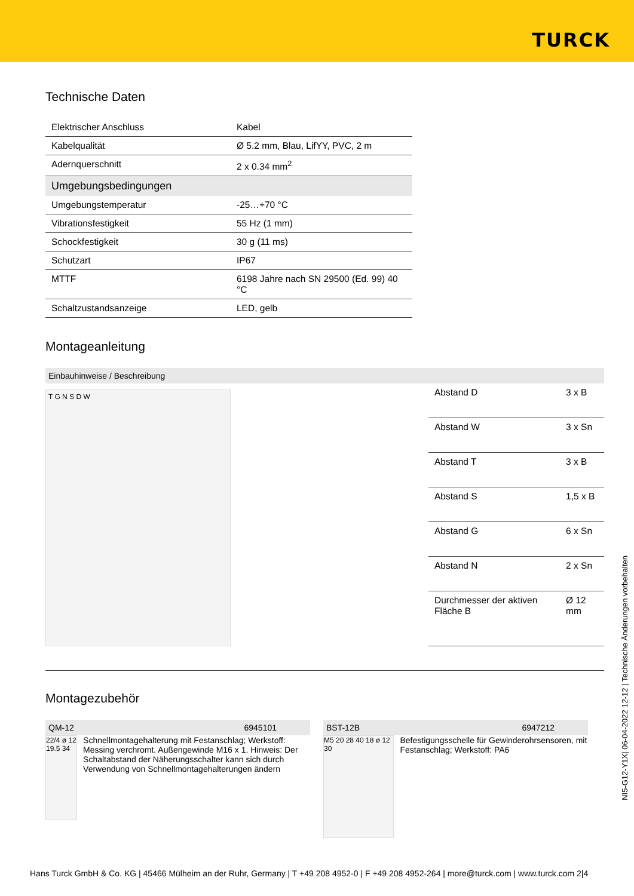TURCK
Technische Daten
| Elektrischer Anschluss | Kabel |
| Kabelqualität | Ø 5.2 mm, Blau, LifYY, PVC, 2 m |
| Adernquerschnitt | 2 x 0.34 mm<sup>2</sup> |
| Umgebungsbedingungen | |
| Umgebungstemperatur | -25…+70 °C |
| Vibrationsfestigkeit | 55 Hz (1 mm) |
| Schockfestigkeit | 30 g (11 ms) |
| Schutzart | IP67 |
| MTTF | 6198 Jahre nach SN 29500 (Ed. 99) 40 °C |
| Schaltzustandsanzeige | LED, gelb |
Montageanleitung
Einbauhinweise / Beschreibung
T G N S D W
| Abstand D | 3 x B |
| Abstand W | 3 x Sn |
| Abstand T | 3 x B |
| Abstand S | 1,5 x B |
| Abstand G | 6 x Sn |
| Abstand N | 2 x Sn |
| Durchmesser der aktiven Fläche B | Ø 12 mm |
Montagezubehör
QM-12 6945101
22/4 ø 12 19.5 34
Schnellmontagehalterung mit Festanschlag; Werkstoff: Messing verchromt. Außengewinde M16 x 1. Hinweis: Der Schaltabstand der Näherungsschalter kann sich durch Verwendung von Schnellmontagehalterungen ändern
BST-12B 6947212
M5 20 28 40 18 ø 12 30
Befestigungsschelle für Gewinderohrsensoren, mit Festanschlag; Werkstoff: PA6
NI5-G12-Y1X| 06-04-2022 12-12 | Technische Änderungen vorbehalten
Hans Turck GmbH & Co. KG | 45466 Mülheim an der Ruhr, Germany | T +49 208 4952-0 | F +49 208 4952-264 | more@turck.com | www.turck.com 2|4